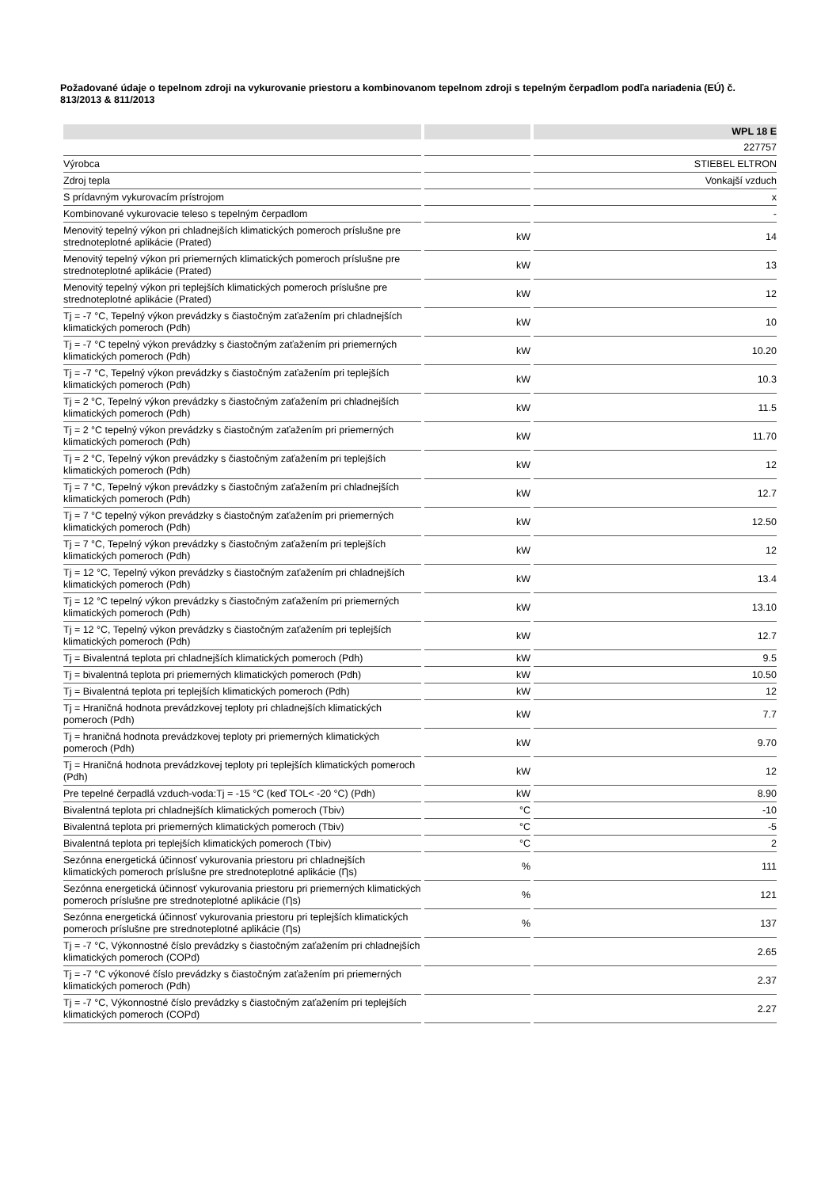Požadované údaje o tepelnom zdroji na vykurovanie priestoru a kombinovanom tepelnom zdroji s tepelným čerpadlom podľa nariadenia (EÚ) č. 813/2013 & 811/2013
| | | WPL 18 E |
| --- | --- | --- |
| | | 227757 |
| Výrobca | | STIEBEL ELTRON |
| Zdroj tepla | | Vonkajší vzduch |
| S prídavným vykurovacím prístrojom | | x |
| Kombinované vykurovacie teleso s tepelným čerpadlom | | - |
| Menovitý tepelný výkon pri chladnejších klimatických pomeroch príslušne pre strednoteplotné aplikácie (Prated) | kW | 14 |
| Menovitý tepelný výkon pri priemerných klimatických pomeroch príslušne pre strednoteplotné aplikácie (Prated) | kW | 13 |
| Menovitý tepelný výkon pri teplejších klimatických pomeroch príslušne pre strednoteplotné aplikácie (Prated) | kW | 12 |
| Tj = -7 °C, Tepelný výkon prevádzky s čiastočným zaťažením pri chladnejších klimatických pomeroch (Pdh) | kW | 10 |
| Tj = -7 °C tepelný výkon prevádzky s čiastočným zaťažením pri priemerných klimatických pomeroch (Pdh) | kW | 10.20 |
| Tj = -7 °C, Tepelný výkon prevádzky s čiastočným zaťažením pri teplejších klimatických pomeroch (Pdh) | kW | 10.3 |
| Tj = 2 °C, Tepelný výkon prevádzky s čiastočným zaťažením pri chladnejších klimatických pomeroch (Pdh) | kW | 11.5 |
| Tj = 2 °C tepelný výkon prevádzky s čiastočným zaťažením pri priemerných klimatických pomeroch (Pdh) | kW | 11.70 |
| Tj = 2 °C, Tepelný výkon prevádzky s čiastočným zaťažením pri teplejších klimatických pomeroch (Pdh) | kW | 12 |
| Tj = 7 °C, Tepelný výkon prevádzky s čiastočným zaťažením pri chladnejších klimatických pomeroch (Pdh) | kW | 12.7 |
| Tj = 7 °C tepelný výkon prevádzky s čiastočným zaťažením pri priemerných klimatických pomeroch (Pdh) | kW | 12.50 |
| Tj = 7 °C, Tepelný výkon prevádzky s čiastočným zaťažením pri teplejších klimatických pomeroch (Pdh) | kW | 12 |
| Tj = 12 °C, Tepelný výkon prevádzky s čiastočným zaťažením pri chladnejších klimatických pomeroch (Pdh) | kW | 13.4 |
| Tj = 12 °C tepelný výkon prevádzky s čiastočným zaťažením pri priemerných klimatických pomeroch (Pdh) | kW | 13.10 |
| Tj = 12 °C, Tepelný výkon prevádzky s čiastočným zaťažením pri teplejších klimatických pomeroch (Pdh) | kW | 12.7 |
| Tj = Bivalentná teplota pri chladnejších klimatických pomeroch (Pdh) | kW | 9.5 |
| Tj = bivalentná teplota pri priemerných klimatických pomeroch (Pdh) | kW | 10.50 |
| Tj = Bivalentná teplota pri teplejších klimatických pomeroch (Pdh) | kW | 12 |
| Tj = Hraničná hodnota prevádzkovej teploty pri chladnejších klimatických pomeroch (Pdh) | kW | 7.7 |
| Tj = hraničná hodnota prevádzkovej teploty pri priemerných klimatických pomeroch (Pdh) | kW | 9.70 |
| Tj = Hraničná hodnota prevádzkovej teploty pri teplejších klimatických pomeroch (Pdh) | kW | 12 |
| Pre tepelné čerpadlá vzduch-voda:Tj = -15 °C (keď TOL< -20 °C) (Pdh) | kW | 8.90 |
| Bivalentná teplota pri chladnejších klimatických pomeroch (Tbiv) | °C | -10 |
| Bivalentná teplota pri priemerných klimatických pomeroch (Tbiv) | °C | -5 |
| Bivalentná teplota pri teplejších klimatických pomeroch (Tbiv) | °C | 2 |
| Sezónna energetická účinnosť vykurovania priestoru pri chladnejších klimatických pomeroch príslušne pre strednoteplotné aplikácie (Ƞs) | % | 111 |
| Sezónna energetická účinnosť vykurovania priestoru pri priemerných klimatických pomeroch príslušne pre strednoteplotné aplikácie (Ƞs) | % | 121 |
| Sezónna energetická účinnosť vykurovania priestoru pri teplejších klimatických pomeroch príslušne pre strednoteplotné aplikácie (Ƞs) | % | 137 |
| Tj = -7 °C, Výkonnostné číslo prevádzky s čiastočným zaťažením pri chladnejších klimatických pomeroch (COPd) | | 2.65 |
| Tj = -7 °C výkonové číslo prevádzky s čiastočným zaťažením pri priemerných klimatických pomeroch (Pdh) | | 2.37 |
| Tj = -7 °C, Výkonnostné číslo prevádzky s čiastočným zaťažením pri teplejších klimatických pomeroch (COPd) | | 2.27 |